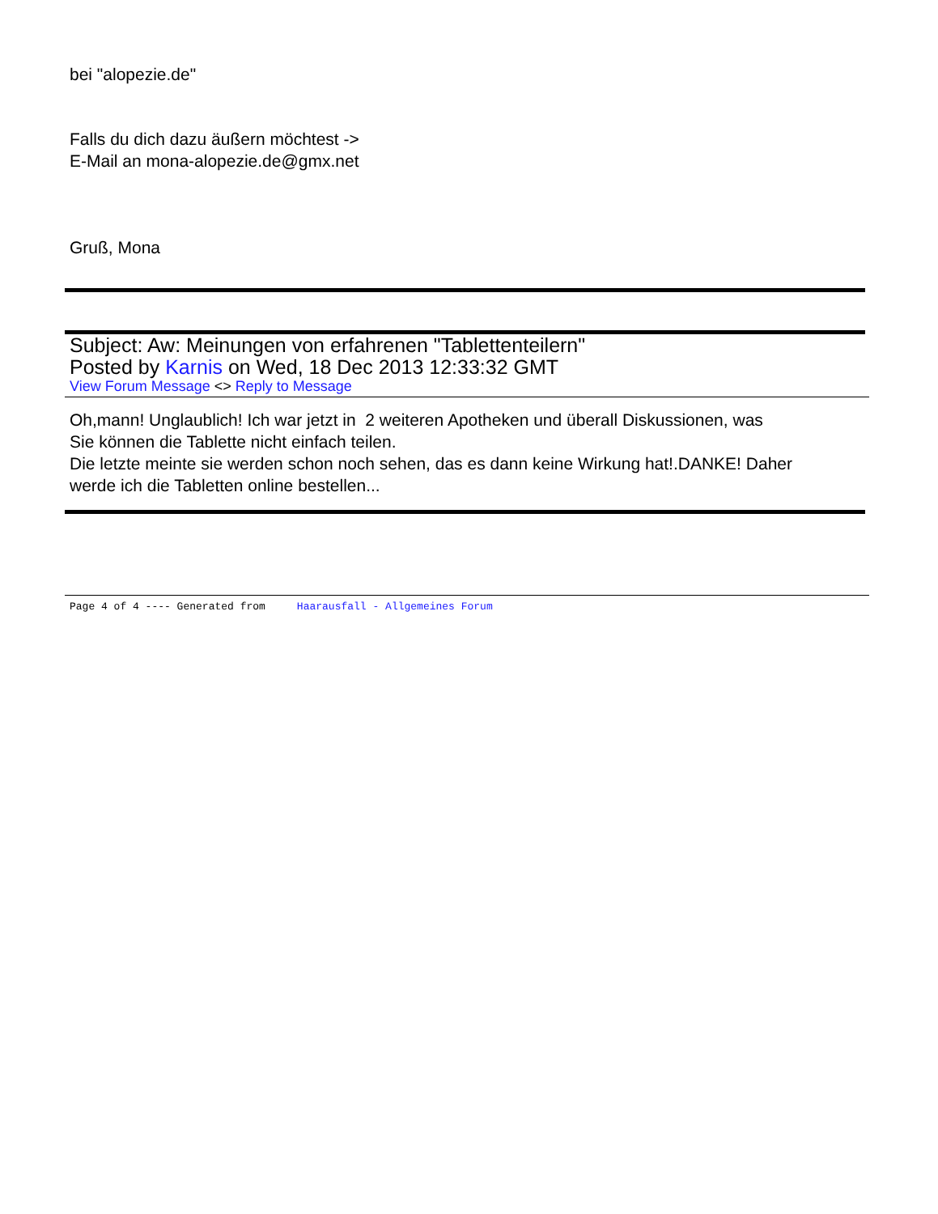bei "alopezie.de"
Falls du dich dazu äußern möchtest ->
E-Mail an mona-alopezie.de@gmx.net
Gruß, Mona
Subject: Aw: Meinungen von erfahrenen "Tablettenteilern"
Posted by Karnis on Wed, 18 Dec 2013 12:33:32 GMT
View Forum Message <> Reply to Message
Oh,mann! Unglaublich! Ich war jetzt in 2 weiteren Apotheken und überall Diskussionen, was
Sie können die Tablette nicht einfach teilen.
Die letzte meinte sie werden schon noch sehen, das es dann keine Wirkung hat!.DANKE! Daher
werde ich die Tabletten online bestellen...
Page 4 of 4 ---- Generated from Haarausfall - Allgemeines Forum